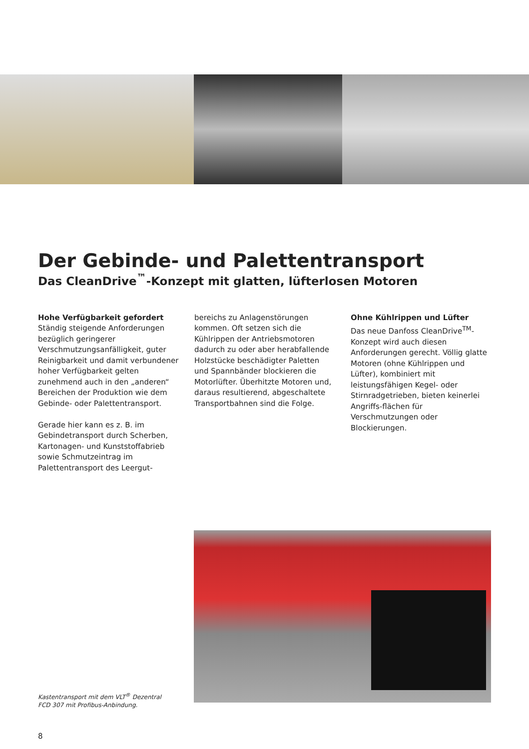Der Gebinde- und Palettentransport
Das CleanDrive<sup>™</sup>-Konzept mit glatten, lüfterlosen Motoren
Hohe Verfügbarkeit gefordert
Ständig steigende Anforderungen bezüglich geringerer Verschmutzungsanfälligkeit, guter Reinigbarkeit und damit verbundener hoher Verfügbarkeit gelten zunehmend auch in den „anderen“ Bereichen der Produktion wie dem Gebinde- oder Palettentransport.
Gerade hier kann es z. B. im Gebindetransport durch Scherben, Kartonagen- und Kunststoffabrieb sowie Schmutzeintrag im Palettentransport des Leergut-
bereichs zu Anlagenstörungen kommen. Oft setzen sich die Kühlrippen der Antriebsmotoren dadurch zu oder aber herabfallende Holzstücke beschädigter Paletten und Spannbänder blockieren die Motorlüfter. Überhitzte Motoren und, daraus resultierend, abgeschaltete Transportbahnen sind die Folge.
Ohne Kühlrippen und Lüfter
Das neue Danfoss CleanDrive<sup>TM</sup>-Konzept wird auch diesen Anforderungen gerecht. Völlig glatte Motoren (ohne Kühlrippen und Lüfter), kombiniert mit leistungsfähigen Kegel- oder Stirnradgetrieben, bieten keinerlei Angriffs-flächen für Verschmutzungen oder Blockierungen.
Kastentransport mit dem VLT<sup>®</sup> Dezentral
FCD 307 mit Profibus-Anbindung.
8